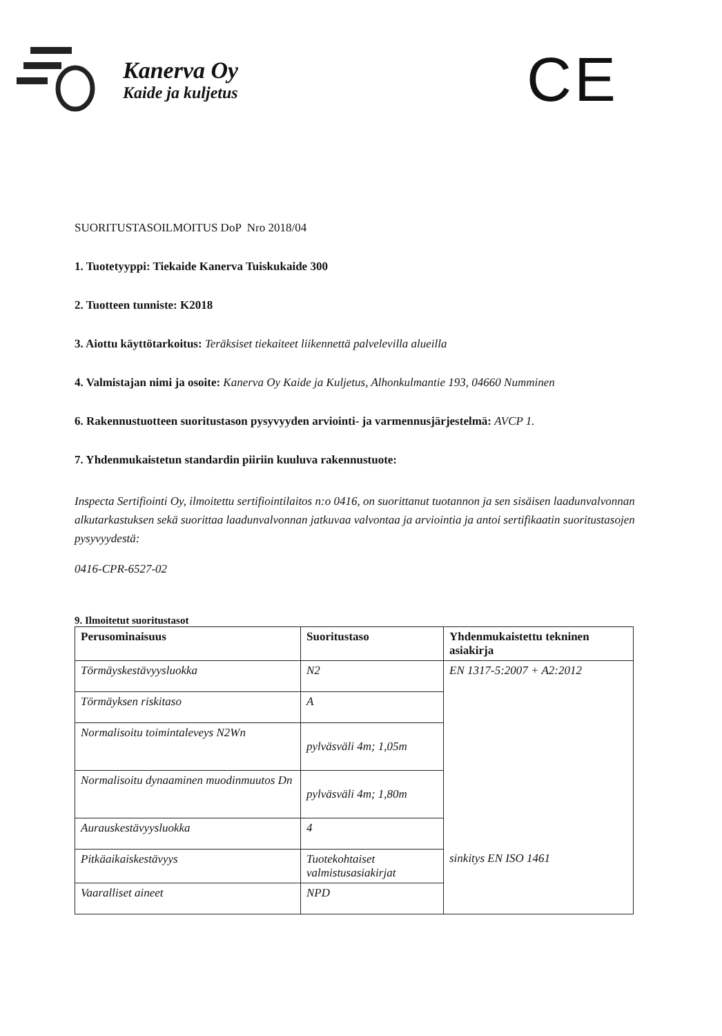Kanerva Oy
Kaide ja kuljetus
CE
SUORITUSTASOILMOITUS DoP Nro 2018/04
1. Tuotetyyppi: Tiekaide Kanerva Tuiskukaide 300
2. Tuotteen tunniste: K2018
3. Aiottu käyttötarkoitus: Teräksiset tiekaiteet liikennettä palvelevilla alueilla
4. Valmistajan nimi ja osoite: Kanerva Oy Kaide ja Kuljetus, Alhonkulmantie 193, 04660 Numminen
6. Rakennustuotteen suoritustason pysyvyyden arviointi- ja varmennusjärjestelmä: AVCP 1.
7. Yhdenmukaistetun standardin piiriin kuuluva rakennustuote:
Inspecta Sertifiointi Oy, ilmoitettu sertifiointilaitos n:o 0416, on suorittanut tuotannon ja sen sisäisen laadunvalvonnan alkutarkastuksen sekä suorittaa laadunvalvonnan jatkuvaa valvontaa ja arviointia ja antoi sertifikaatin suoritustasojen pysyvyydestä:
0416-CPR-6527-02
9. Ilmoitetut suoritustasot
| Perusominaisuus | Suoritustaso | Yhdenmukaistettu tekninen asiakirja |
| --- | --- | --- |
| Törmäyskestävyysluokka | N2 | EN 1317-5:2007 + A2:2012 |
| Törmäyksen riskitaso | A | |
| Normalisoitu toimintaleveys N2Wn | pylväsväli 4m; 1,05m | |
| Normalisoitu dynaaminen muodinmuutos Dn | pylväsväli 4m; 1,80m | |
| Aurauskestävyysluokka | 4 | |
| Pitkäaikaiskestävyys | Tuotekohtaiset valmistusasiakirjat | sinkitys EN ISO 1461 |
| Vaaralliset aineet | NPD | |